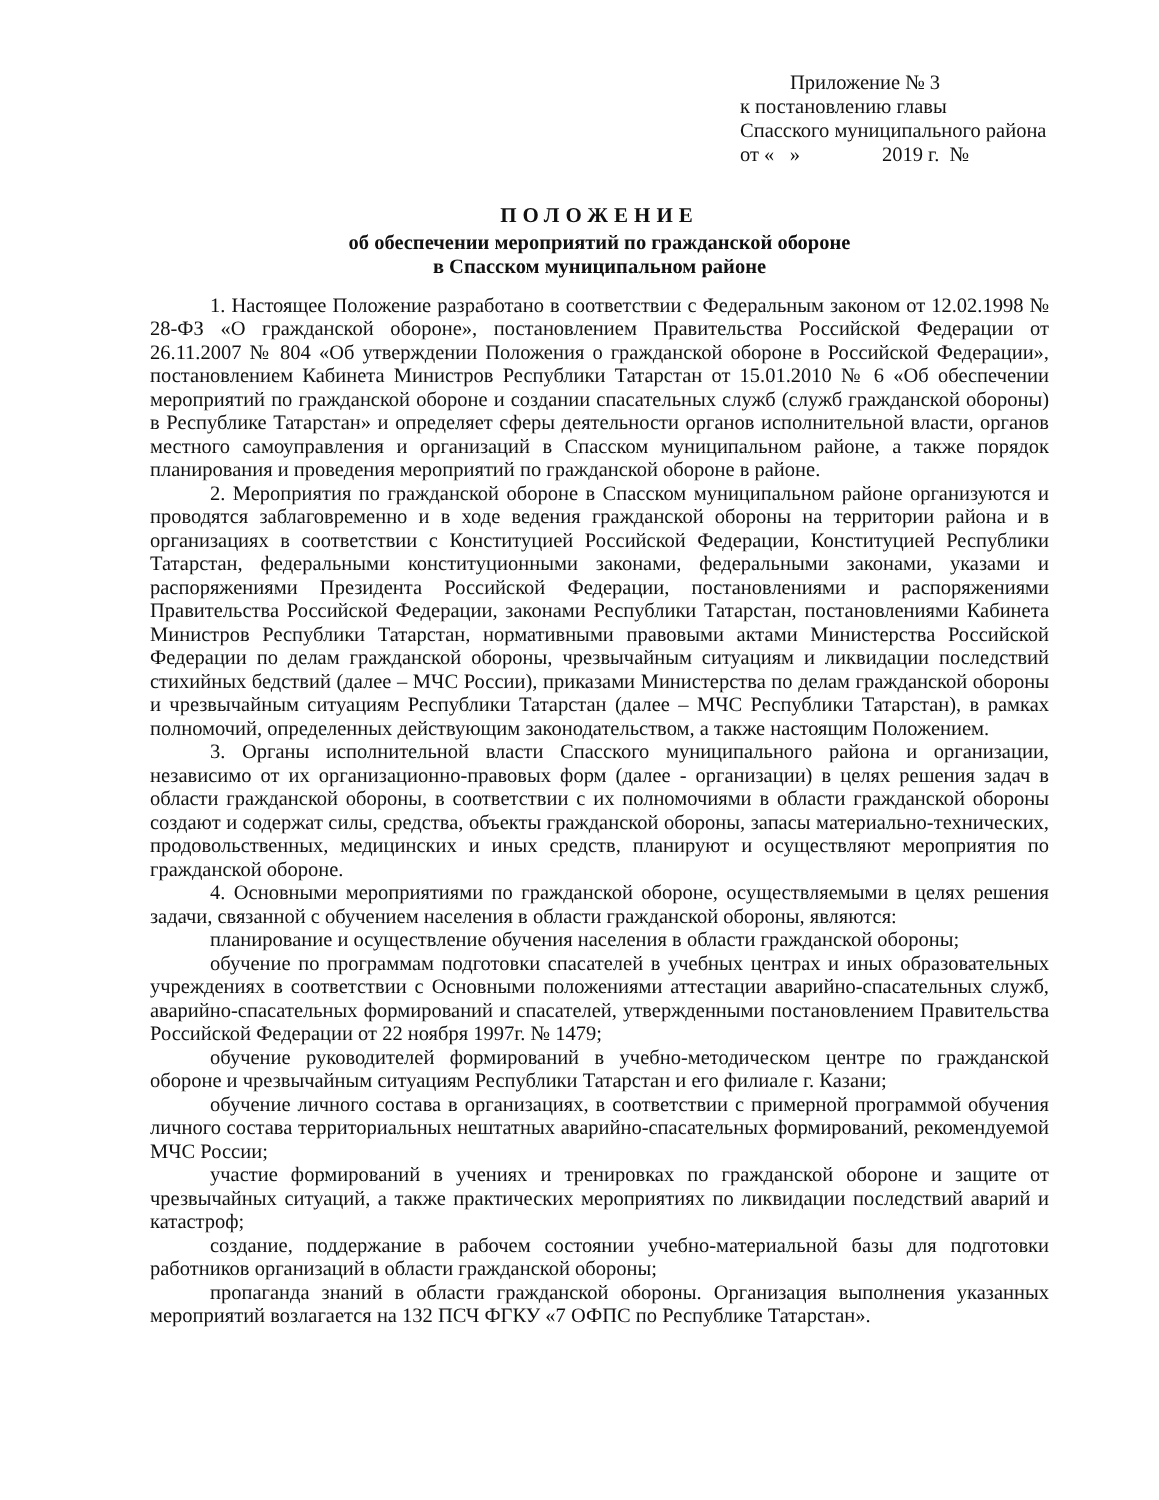Приложение № 3
к постановлению главы
Спасского муниципального района
от « » 2019 г. №
ПОЛОЖЕНИЕ
об обеспечении мероприятий по гражданской обороне
в Спасском муниципальном районе
1. Настоящее Положение разработано в соответствии с Федеральным законом от 12.02.1998 № 28-ФЗ «О гражданской обороне», постановлением Правительства Российской Федерации от 26.11.2007 № 804 «Об утверждении Положения о гражданской обороне в Российской Федерации», постановлением Кабинета Министров Республики Татарстан от 15.01.2010 № 6 «Об обеспечении мероприятий по гражданской обороне и создании спасательных служб (служб гражданской обороны) в Республике Татарстан» и определяет сферы деятельности органов исполнительной власти, органов местного самоуправления и организаций в Спасском муниципальном районе, а также порядок планирования и проведения мероприятий по гражданской обороне в районе.
2. Мероприятия по гражданской обороне в Спасском муниципальном районе организуются и проводятся заблаговременно и в ходе ведения гражданской обороны на территории района и в организациях в соответствии с Конституцией Российской Федерации, Конституцией Республики Татарстан, федеральными конституционными законами, федеральными законами, указами и распоряжениями Президента Российской Федерации, постановлениями и распоряжениями Правительства Российской Федерации, законами Республики Татарстан, постановлениями Кабинета Министров Республики Татарстан, нормативными правовыми актами Министерства Российской Федерации по делам гражданской обороны, чрезвычайным ситуациям и ликвидации последствий стихийных бедствий (далее – МЧС России), приказами Министерства по делам гражданской обороны и чрезвычайным ситуациям Республики Татарстан (далее – МЧС Республики Татарстан), в рамках полномочий, определенных действующим законодательством, а также настоящим Положением.
3. Органы исполнительной власти Спасского муниципального района и организации, независимо от их организационно-правовых форм (далее - организации) в целях решения задач в области гражданской обороны, в соответствии с их полномочиями в области гражданской обороны создают и содержат силы, средства, объекты гражданской обороны, запасы материально-технических, продовольственных, медицинских и иных средств, планируют и осуществляют мероприятия по гражданской обороне.
4. Основными мероприятиями по гражданской обороне, осуществляемыми в целях решения задачи, связанной с обучением населения в области гражданской обороны, являются:
планирование и осуществление обучения населения в области гражданской обороны;
обучение по программам подготовки спасателей в учебных центрах и иных образовательных учреждениях в соответствии с Основными положениями аттестации аварийно-спасательных служб, аварийно-спасательных формирований и спасателей, утвержденными постановлением Правительства Российской Федерации от 22 ноября 1997г. № 1479;
обучение руководителей формирований в учебно-методическом центре по гражданской обороне и чрезвычайным ситуациям Республики Татарстан и его филиале г. Казани;
обучение личного состава в организациях, в соответствии с примерной программой обучения личного состава территориальных нештатных аварийно-спасательных формирований, рекомендуемой МЧС России;
участие формирований в учениях и тренировках по гражданской обороне и защите от чрезвычайных ситуаций, а также практических мероприятиях по ликвидации последствий аварий и катастроф;
создание, поддержание в рабочем состоянии учебно-материальной базы для подготовки работников организаций в области гражданской обороны;
пропаганда знаний в области гражданской обороны. Организация выполнения указанных мероприятий возлагается на 132 ПСЧ ФГКУ «7 ОФПС по Республике Татарстан».